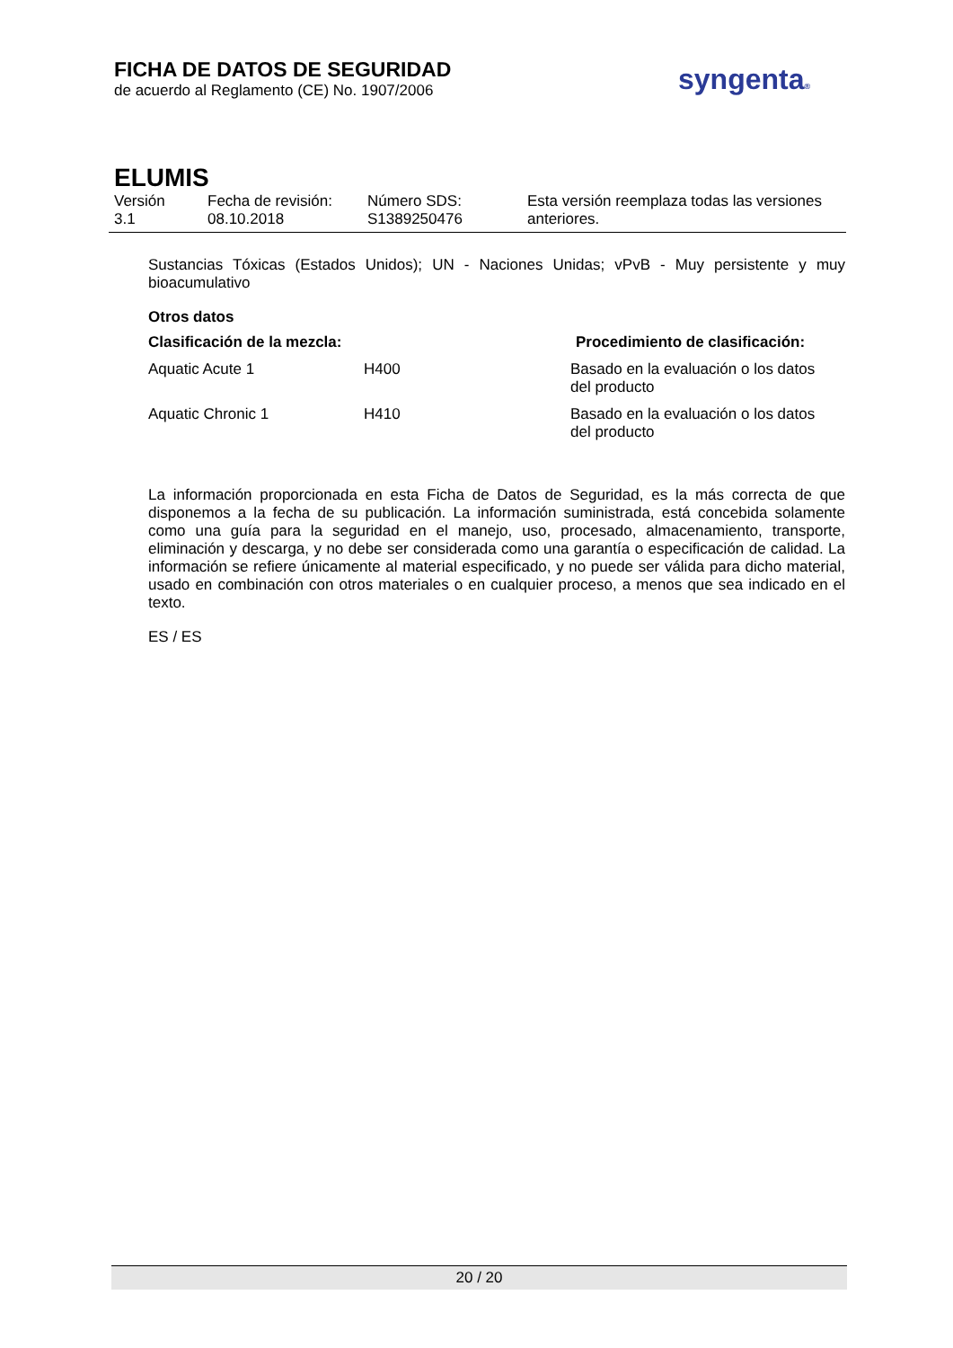FICHA DE DATOS DE SEGURIDAD
de acuerdo al Reglamento (CE) No. 1907/2006
syngenta®
ELUMIS
Versión
3.1
Fecha de revisión:
08.10.2018
Número SDS:
S1389250476
Esta versión reemplaza todas las versiones
anteriores.
Sustancias Tóxicas (Estados Unidos); UN - Naciones Unidas; vPvB - Muy persistente y muy bioacumulativo
Otros datos
| Clasificación de la mezcla: | | Procedimiento de clasificación: |
| --- | --- | --- |
| Aquatic Acute 1 | H400 | Basado en la evaluación o los datos del producto |
| Aquatic Chronic 1 | H410 | Basado en la evaluación o los datos del producto |
La información proporcionada en esta Ficha de Datos de Seguridad, es la más correcta de que disponemos a la fecha de su publicación. La información suministrada, está concebida solamente como una guía para la seguridad en el manejo, uso, procesado, almacenamiento, transporte, eliminación y descarga, y no debe ser considerada como una garantía o especificación de calidad. La información se refiere únicamente al material especificado, y no puede ser válida para dicho material, usado en combinación con otros materiales o en cualquier proceso, a menos que sea indicado en el texto.
ES / ES
20 / 20